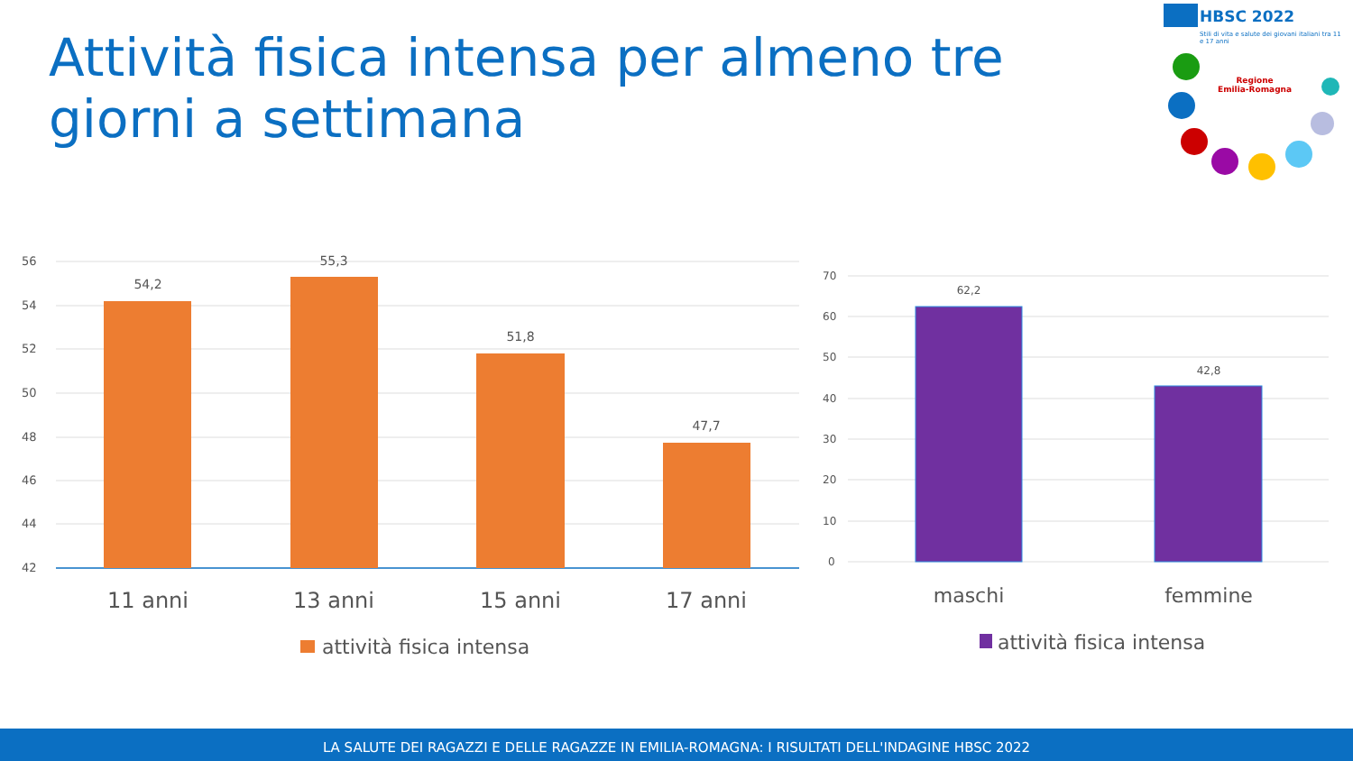Attività fisica intensa per almeno tre giorni a settimana
HBSC 2022
Stili di vita e salute dei giovani italiani tra 11 e 17 anni
Regione
Emilia-Romagna
56
54
52
50
48
46
44
42
54,2
55,3
51,8
47,7
11 anni
13 anni
15 anni
17 anni
attività fisica intensa
70
60
50
40
30
20
10
0
62,2
42,8
maschi
femmine
attività fisica intensa
LA SALUTE DEI RAGAZZI E DELLE RAGAZZE IN EMILIA-ROMAGNA: I RISULTATI DELL'INDAGINE HBSC 2022